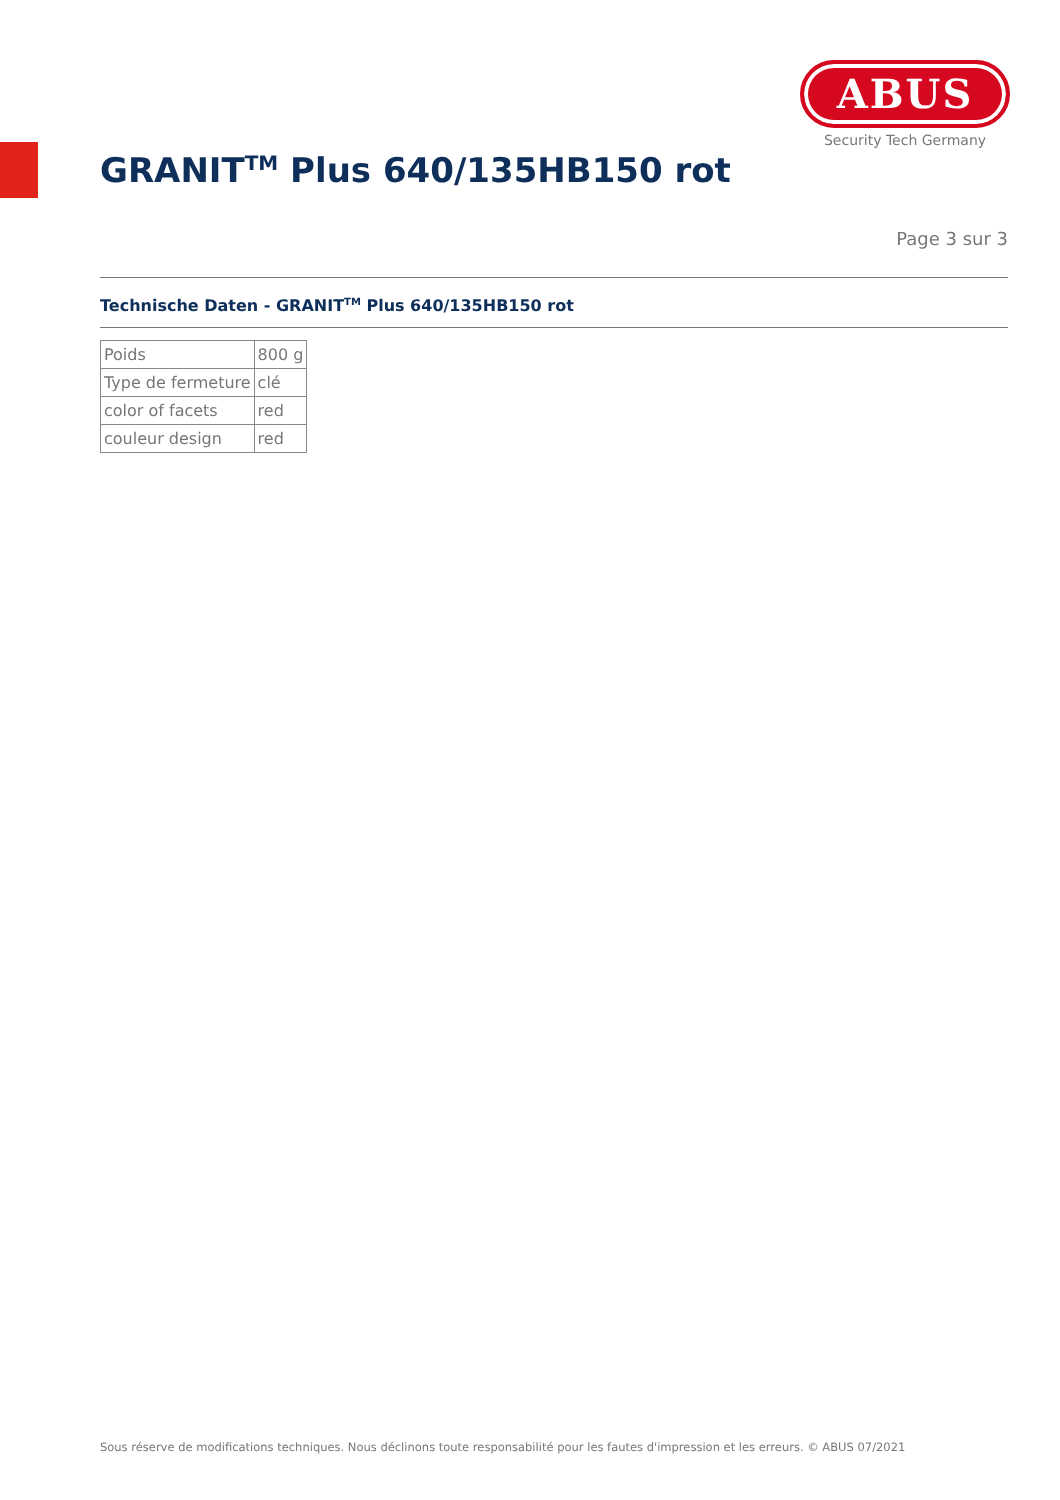ABUS
Security Tech Germany
GRANIT<sup>TM</sup> Plus 640/135HB150 rot
Page 3 sur 3
Technische Daten - GRANIT<sup>TM</sup> Plus 640/135HB150 rot
| Poids | 800 g |
| Type de fermeture | clé |
| color of facets | red |
| couleur design | red |
Sous réserve de modifications techniques. Nous déclinons toute responsabilité pour les fautes d'impression et les erreurs. © ABUS 07/2021